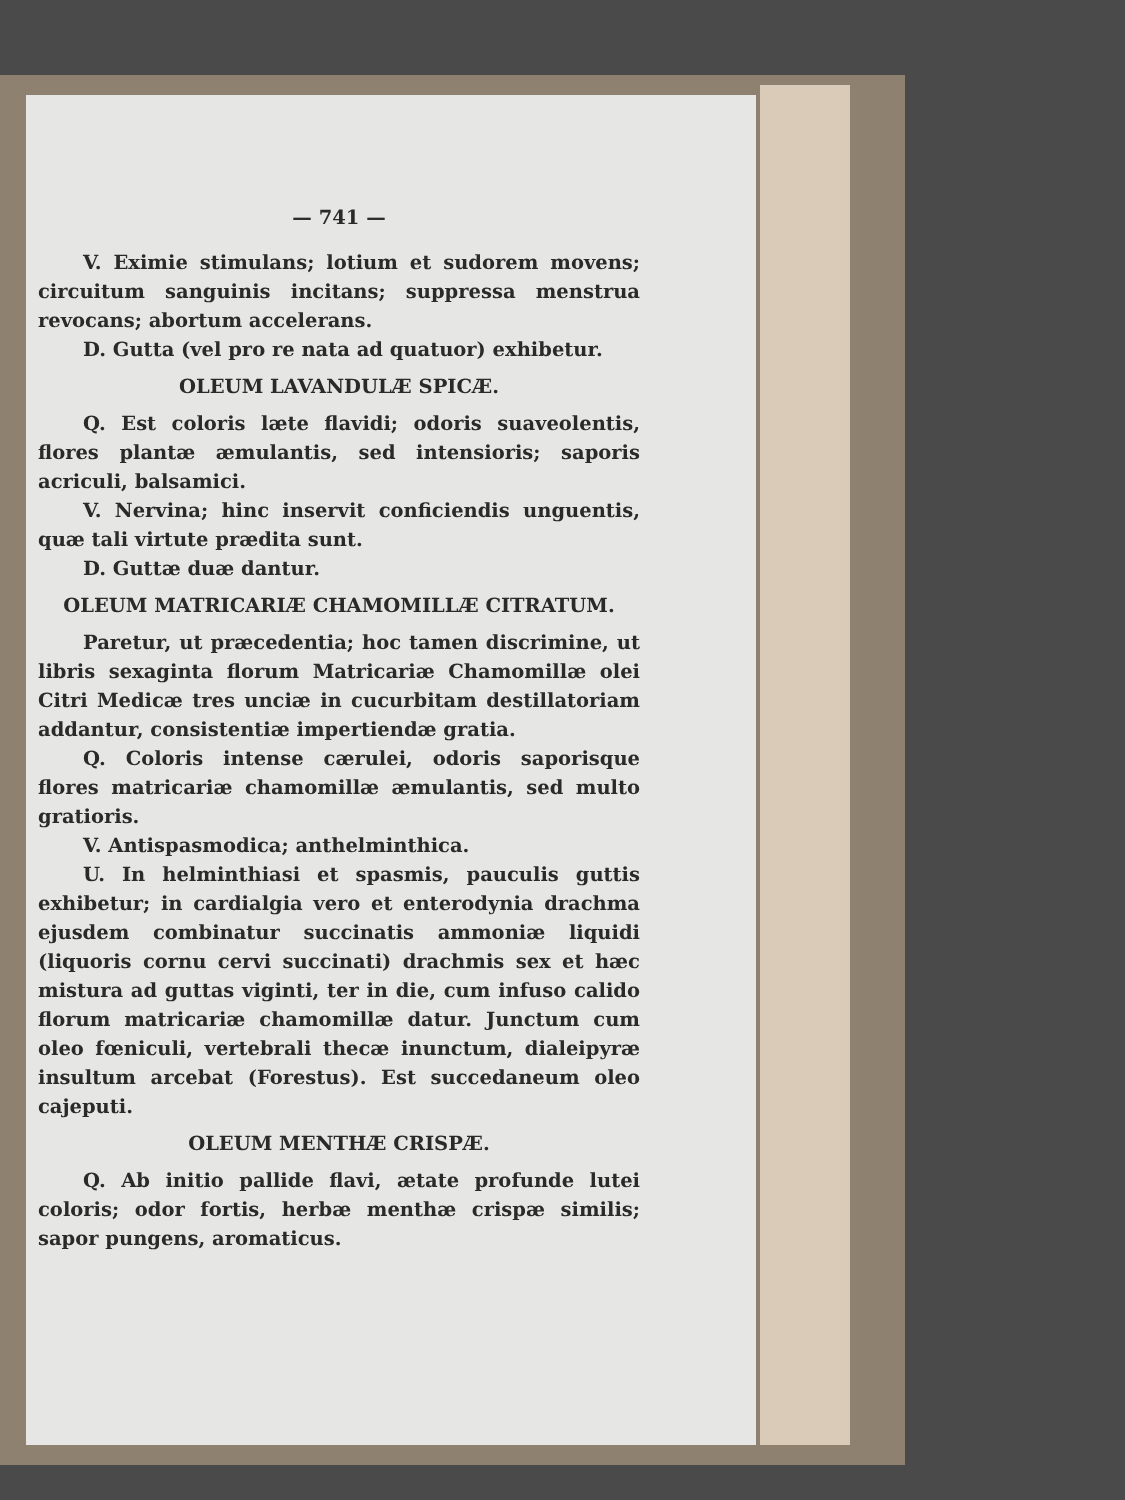— 741 —
V. Eximie stimulans; lotium et sudorem movens; circuitum sanguinis incitans; suppressa menstrua revocans; abortum accelerans.
D. Gutta (vel pro re nata ad quatuor) exhibetur.
OLEUM LAVANDULÆ SPICÆ.
Q. Est coloris læte flavidi; odoris suaveolentis, flores plantæ æmulantis, sed intensioris; saporis acriculi, balsamici.
V. Nervina; hinc inservit conficiendis unguentis, quæ tali virtute prædita sunt.
D. Guttæ duæ dantur.
OLEUM MATRICARIÆ CHAMOMILLÆ CITRATUM.
Paretur, ut præcedentia; hoc tamen discrimine, ut libris sexaginta florum Matricariæ Chamomillæ olei Citri Medicæ tres unciæ in cucurbitam destillatoriam addantur, consistentiæ impertiendæ gratia.
Q. Coloris intense cærulei, odoris saporisque flores matricariæ chamomillæ æmulantis, sed multo gratioris.
V. Antispasmodica; anthelminthica.
U. In helminthiasi et spasmis, pauculis guttis exhibetur; in cardialgia vero et enterodynia drachma ejusdem combinatur succinatis ammoniæ liquidi (liquoris cornu cervi succinati) drachmis sex et hæc mistura ad guttas viginti, ter in die, cum infuso calido florum matricariæ chamomillæ datur. Junctum cum oleo fœniculi, vertebrali thecæ inunctum, dialeipyræ insultum arcebat (Forestus). Est succedaneum oleo cajeputi.
OLEUM MENTHÆ CRISPÆ.
Q. Ab initio pallide flavi, ætate profunde lutei coloris; odor fortis, herbæ menthæ crispæ similis; sapor pungens, aromaticus.